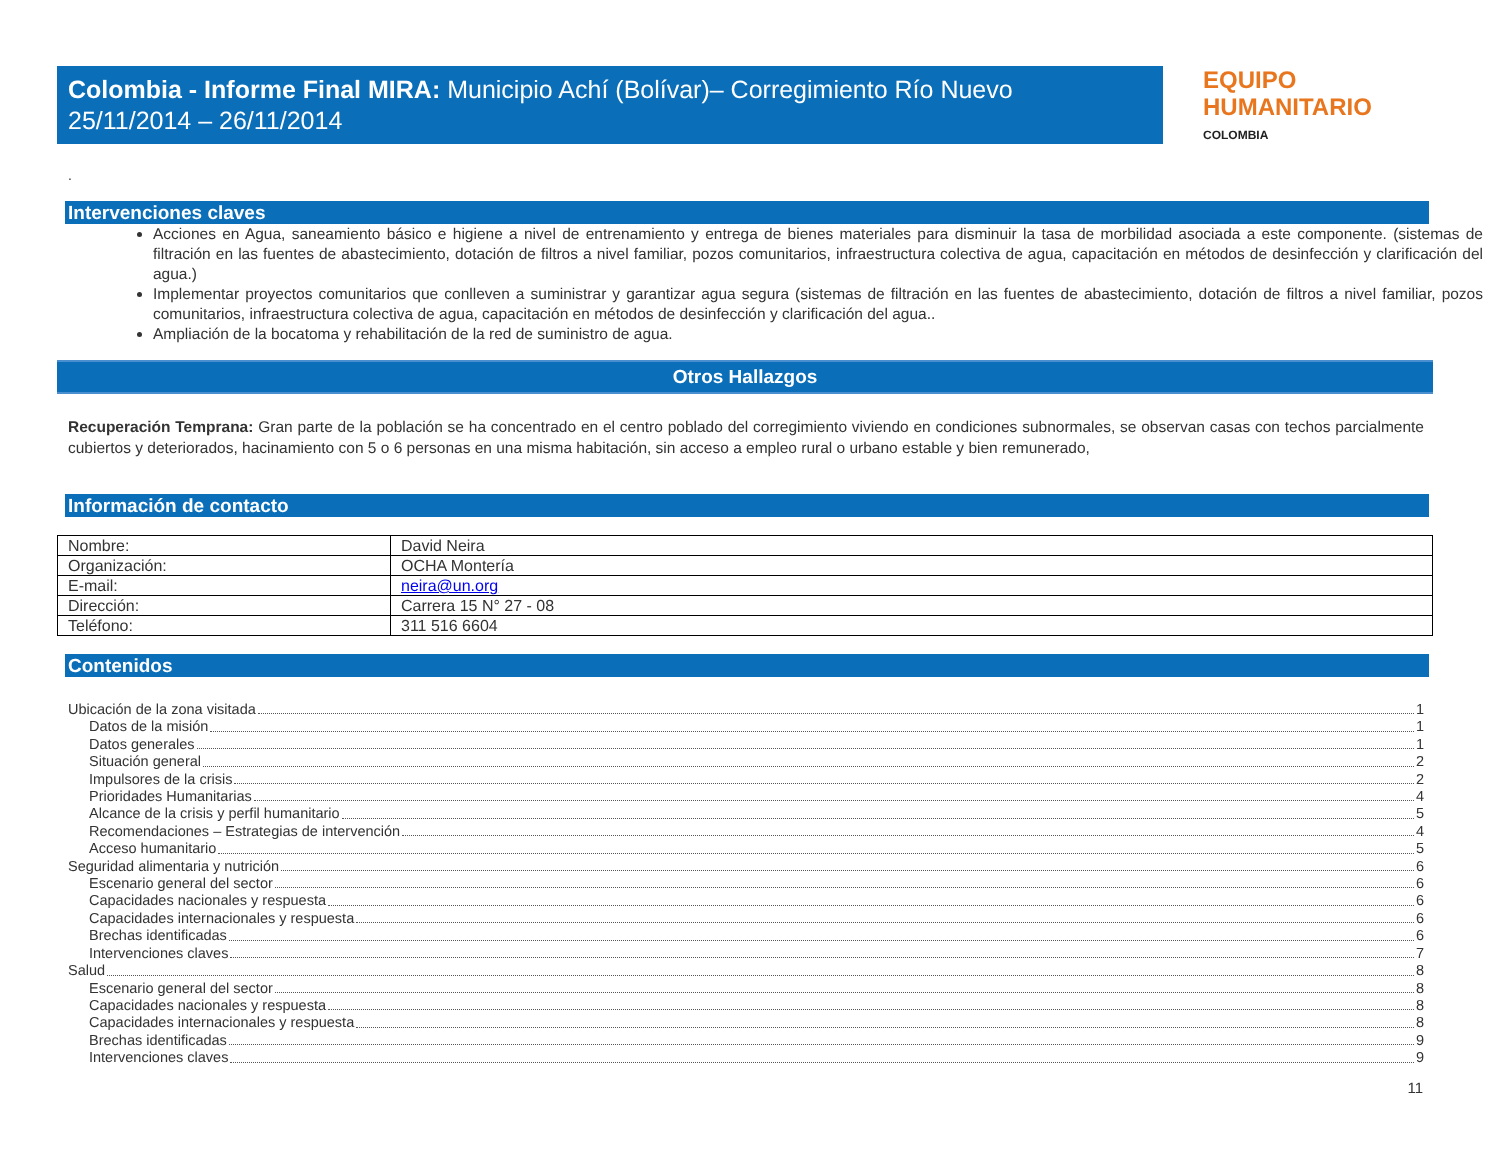Colombia - Informe Final MIRA: Municipio Achí (Bolívar)– Corregimiento Río Nuevo
25/11/2014 – 26/11/2014
EQUIPO
HUMANITARIO
COLOMBIA
.
Intervenciones claves
Acciones en Agua, saneamiento básico e higiene a nivel de entrenamiento y entrega de bienes materiales para disminuir la tasa de morbilidad asociada a este componente. (sistemas de filtración en las fuentes de abastecimiento, dotación de filtros a nivel familiar, pozos comunitarios, infraestructura colectiva de agua, capacitación en métodos de desinfección y clarificación del agua.)
Implementar proyectos comunitarios que conlleven a suministrar y garantizar agua segura (sistemas de filtración en las fuentes de abastecimiento, dotación de filtros a nivel familiar, pozos comunitarios, infraestructura colectiva de agua, capacitación en métodos de desinfección y clarificación del agua..
Ampliación de la bocatoma y rehabilitación de la red de suministro de agua.
Otros Hallazgos
Recuperación Temprana: Gran parte de la población se ha concentrado en el centro poblado del corregimiento viviendo en condiciones subnormales, se observan casas con techos parcialmente cubiertos y deteriorados, hacinamiento con 5 o 6 personas en una misma habitación, sin acceso a empleo rural o urbano estable y bien remunerado,
Información de contacto
| Nombre: | David Neira |
| Organización: | OCHA Montería |
| E-mail: | neira@un.org |
| Dirección: | Carrera 15 N° 27 - 08 |
| Teléfono: | 311 516 6604 |
Contenidos
Ubicación de la zona visitada 1
Datos de la misión 1
Datos generales 1
Situación general 2
Impulsores de la crisis 2
Prioridades Humanitarias 4
Alcance de la crisis y perfil humanitario 5
Recomendaciones – Estrategias de intervención 4
Acceso humanitario 5
Seguridad alimentaria y nutrición 6
Escenario general del sector 6
Capacidades nacionales y respuesta 6
Capacidades internacionales y respuesta 6
Brechas identificadas 6
Intervenciones claves 7
Salud 8
Escenario general del sector 8
Capacidades nacionales y respuesta 8
Capacidades internacionales y respuesta 8
Brechas identificadas 9
Intervenciones claves 9
11